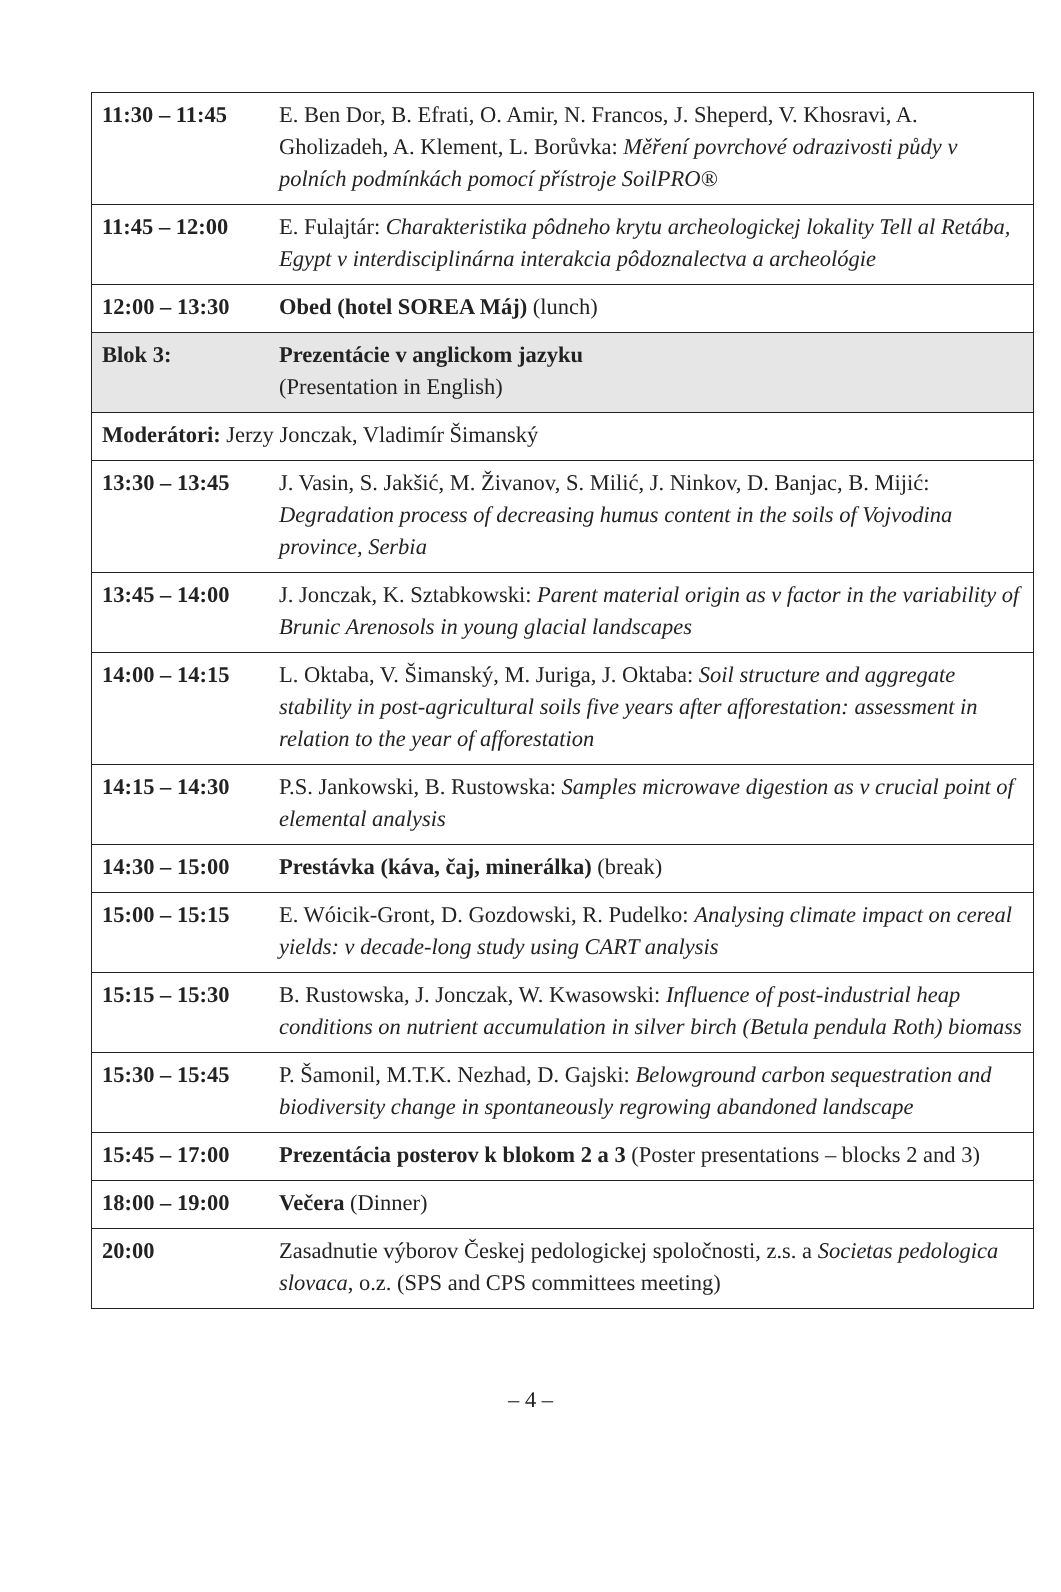| 11:30 – 11:45 | E. Ben Dor, B. Efrati, O. Amir, N. Francos, J. Sheperd, V. Khosravi, A. Gholizadeh, A. Klement, L. Borůvka: Měření povrchové odrazivosti půdy v polních podmínkách pomocí přístroje SoilPRO® |
| 11:45 – 12:00 | E. Fulajtár: Charakteristika pôdneho krytu archeologickej lokality Tell al Retába, Egypt v interdisciplinárna interakcia pôdoznalectva a archeológie |
| 12:00 – 13:30 | Obed (hotel SOREA Máj) (lunch) |
| Blok 3: | Prezentácie v anglickom jazyku (Presentation in English) |
| Moderátori: Jerzy Jonczak, Vladimír Šimanský | |
| 13:30 – 13:45 | J. Vasin, S. Jakšić, M. Živanov, S. Milić, J. Ninkov, D. Banjac, B. Mijić: Degradation process of decreasing humus content in the soils of Vojvodina province, Serbia |
| 13:45 – 14:00 | J. Jonczak, K. Sztabkowski: Parent material origin as v factor in the variability of Brunic Arenosols in young glacial landscapes |
| 14:00 – 14:15 | L. Oktaba, V. Šimanský, M. Juriga, J. Oktaba: Soil structure and aggregate stability in post-agricultural soils five years after afforestation: assessment in relation to the year of afforestation |
| 14:15 – 14:30 | P.S. Jankowski, B. Rustowska: Samples microwave digestion as v crucial point of elemental analysis |
| 14:30 – 15:00 | Prestávka (káva, čaj, minerálka) (break) |
| 15:00 – 15:15 | E. Wóicik-Gront, D. Gozdowski, R. Pudelko: Analysing climate impact on cereal yields: v decade-long study using CART analysis |
| 15:15 – 15:30 | B. Rustowska, J. Jonczak, W. Kwasowski: Influence of post-industrial heap conditions on nutrient accumulation in silver birch (Betula pendula Roth) biomass |
| 15:30 – 15:45 | P. Šamonil, M.T.K. Nezhad, D. Gajski: Belowground carbon sequestration and biodiversity change in spontaneously regrowing abandoned landscape |
| 15:45 – 17:00 | Prezentácia posterov k blokom 2 a 3 (Poster presentations – blocks 2 and 3) |
| 18:00 – 19:00 | Večera (Dinner) |
| 20:00 | Zasadnutie výborov Českej pedologickej spoločnosti, z.s. a Societas pedologica slovaca , o.z. (SPS and CPS committees meeting) |
– 4 –